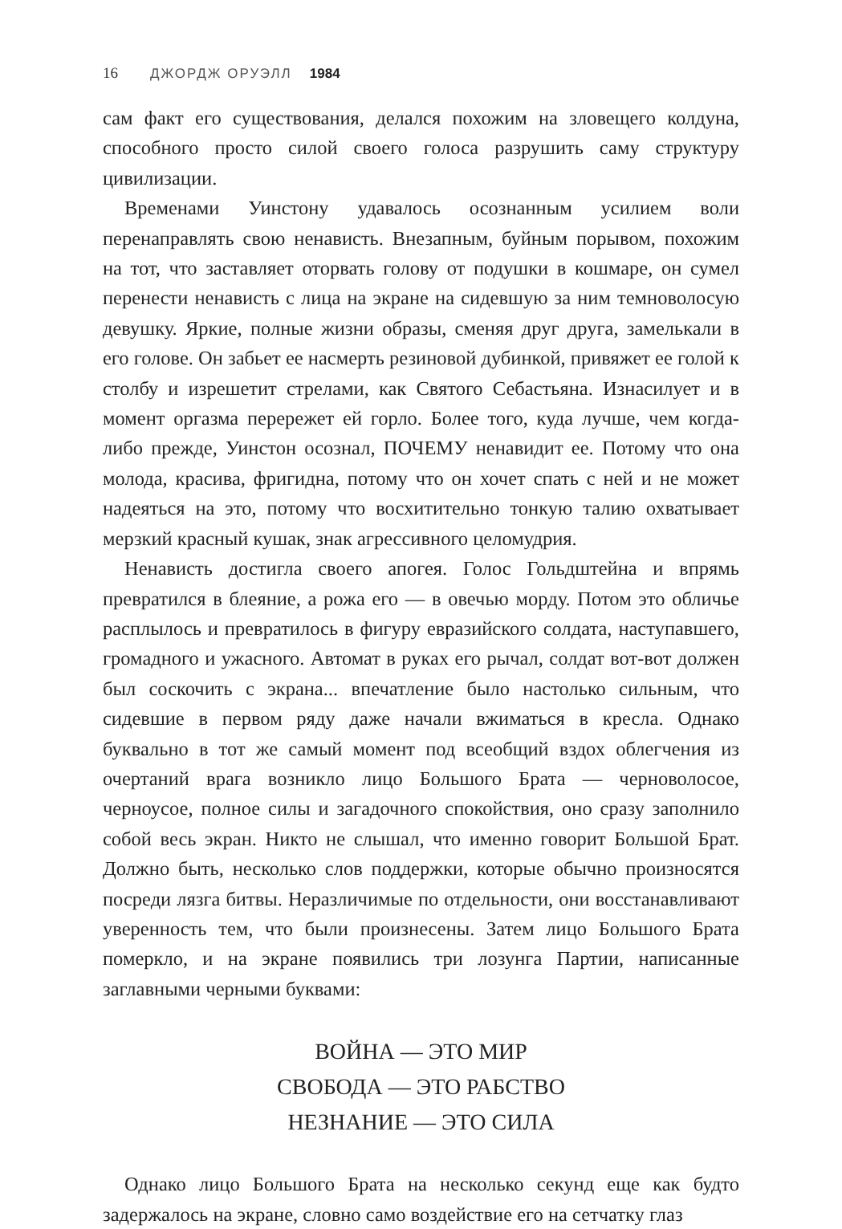16 ДЖОРДЖ ОРУЭЛЛ 1984
сам факт его существования, делался похожим на зловещего колдуна, способного просто силой своего голоса разрушить саму структуру цивилизации.
Временами Уинстону удавалось осознанным усилием воли перенаправлять свою ненависть. Внезапным, буйным порывом, похожим на тот, что заставляет оторвать голову от подушки в кошмаре, он сумел перенести ненависть с лица на экране на сидевшую за ним темноволосую девушку. Яркие, полные жизни образы, сменяя друг друга, замелькали в его голове. Он забьет ее насмерть резиновой дубинкой, привяжет ее голой к столбу и изрешетит стрелами, как Святого Себастьяна. Изнасилует и в момент оргазма перережет ей горло. Более того, куда лучше, чем когда-либо прежде, Уинстон осознал, ПОЧЕМУ ненавидит ее. Потому что она молода, красива, фригидна, потому что он хочет спать с ней и не может надеяться на это, потому что восхитительно тонкую талию охватывает мерзкий красный кушак, знак агрессивного целомудрия.
Ненависть достигла своего апогея. Голос Гольдштейна и впрямь превратился в блеяние, а рожа его — в овечью морду. Потом это обличье расплылось и превратилось в фигуру евразийского солдата, наступавшего, громадного и ужасного. Автомат в руках его рычал, солдат вот-вот должен был соскочить с экрана... впечатление было настолько сильным, что сидевшие в первом ряду даже начали вжиматься в кресла. Однако буквально в тот же самый момент под всеобщий вздох облегчения из очертаний врага возникло лицо Большого Брата — черноволосое, черноусое, полное силы и загадочного спокойствия, оно сразу заполнило собой весь экран. Никто не слышал, что именно говорит Большой Брат. Должно быть, несколько слов поддержки, которые обычно произносятся посреди лязга битвы. Неразличимые по отдельности, они восстанавливают уверенность тем, что были произнесены. Затем лицо Большого Брата померкло, и на экране появились три лозунга Партии, написанные заглавными черными буквами:
ВОЙНА — ЭТО МИР
СВОБОДА — ЭТО РАБСТВО
НЕЗНАНИЕ — ЭТО СИЛА
Однако лицо Большого Брата на несколько секунд еще как будто задержалось на экране, словно само воздействие его на сетчатку глаз